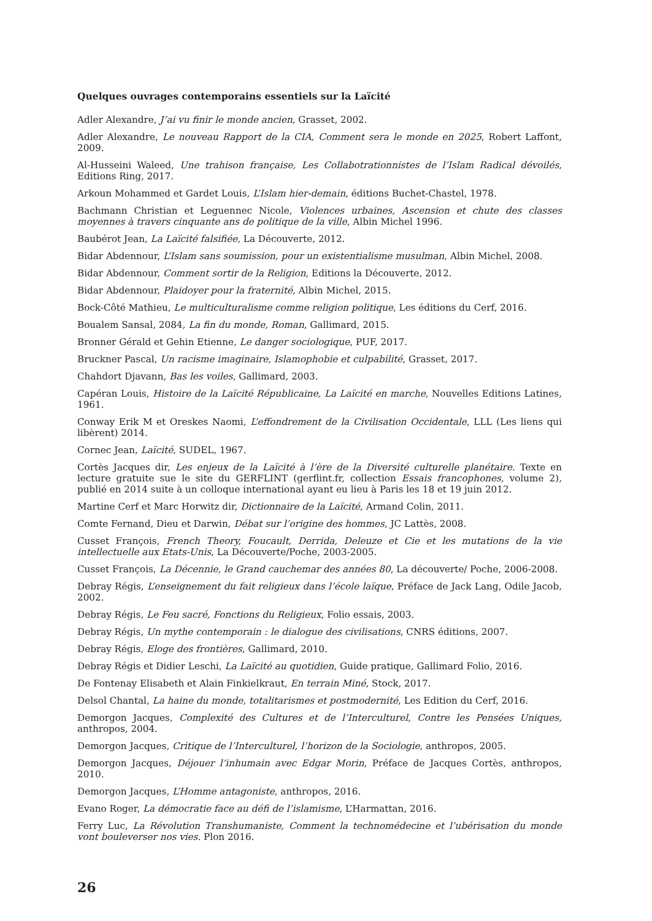Quelques ouvrages contemporains essentiels sur la Laïcité
Adler Alexandre, J’ai vu finir le monde ancien, Grasset, 2002.
Adler Alexandre, Le nouveau Rapport de la CIA, Comment sera le monde en 2025, Robert Laffont, 2009.
Al-Husseini Waleed, Une trahison française, Les Collabotrationnistes de l’Islam Radical dévoilés, Editions Ring, 2017.
Arkoun Mohammed et Gardet Louis, L’Islam hier-demain, éditions Buchet-Chastel, 1978.
Bachmann Christian et Leguennec Nicole, Violences urbaines, Ascension et chute des classes moyennes à travers cinquante ans de politique de la ville, Albin Michel 1996.
Baubérot Jean, La Laïcité falsifiée, La Découverte, 2012.
Bidar Abdennour, L’Islam sans soumission, pour un existentialisme musulman, Albin Michel, 2008.
Bidar Abdennour, Comment sortir de la Religion, Editions la Découverte, 2012.
Bidar Abdennour, Plaidoyer pour la fraternité, Albin Michel, 2015.
Bock-Côté Mathieu, Le multiculturalisme comme religion politique, Les éditions du Cerf, 2016.
Boualem Sansal, 2084, La fin du monde, Roman, Gallimard, 2015.
Bronner Gérald et Gehin Etienne, Le danger sociologique, PUF, 2017.
Bruckner Pascal, Un racisme imaginaire, Islamophobie et culpabilité, Grasset, 2017.
Chahdort Djavann, Bas les voiles, Gallimard, 2003.
Capéran Louis, Histoire de la Laïcité Républicaine, La Laïcité en marche, Nouvelles Editions Latines, 1961.
Conway Erik M et Oreskes Naomi, L’effondrement de la Civilisation Occidentale, LLL (Les liens qui libèrent) 2014.
Cornec Jean, Laïcité, SUDEL, 1967.
Cortès Jacques dir, Les enjeux de la Laïcité à l’ère de la Diversité culturelle planétaire. Texte en lecture gratuite sue le site du GERFLINT (gerflint.fr, collection Essais francophones, volume 2), publié en 2014 suite à un colloque international ayant eu lieu à Paris les 18 et 19 juin 2012.
Martine Cerf et Marc Horwitz dir, Dictionnaire de la Laïcité, Armand Colin, 2011.
Comte Fernand, Dieu et Darwin, Débat sur l’origine des hommes, JC Lattès, 2008.
Cusset François, French Theory, Foucault, Derrida, Deleuze et Cie et les mutations de la vie intellectuelle aux Etats-Unis, La Découverte/Poche, 2003-2005.
Cusset François, La Décennie, le Grand cauchemar des années 80, La découverte/ Poche, 2006-2008.
Debray Régis, L’enseignement du fait religieux dans l’école laïque, Préface de Jack Lang, Odile Jacob, 2002.
Debray Régis, Le Feu sacré, Fonctions du Religieux, Folio essais, 2003.
Debray Régis, Un mythe contemporain : le dialogue des civilisations, CNRS éditions, 2007.
Debray Régis, Eloge des frontières, Gallimard, 2010.
Debray Régis et Didier Leschi, La Laïcité au quotidien, Guide pratique, Gallimard Folio, 2016.
De Fontenay Elisabeth et Alain Finkielkraut, En terrain Miné, Stock, 2017.
Delsol Chantal, La haine du monde, totalitarismes et postmodernité, Les Edition du Cerf, 2016.
Demorgon Jacques, Complexité des Cultures et de l’Interculturel, Contre les Pensées Uniques, anthropos, 2004.
Demorgon Jacques, Critique de l’Interculturel, l’horizon de la Sociologie, anthropos, 2005.
Demorgon Jacques, Déjouer l’inhumain avec Edgar Morin, Préface de Jacques Cortès, anthropos, 2010.
Demorgon Jacques, L’Homme antagoniste, anthropos, 2016.
Evano Roger, La démocratie face au défi de l’islamisme, L’Harmattan, 2016.
Ferry Luc, La Révolution Transhumaniste, Comment la technomédecine et l’ubérisation du monde vont bouleverser nos vies. Plon 2016.
26